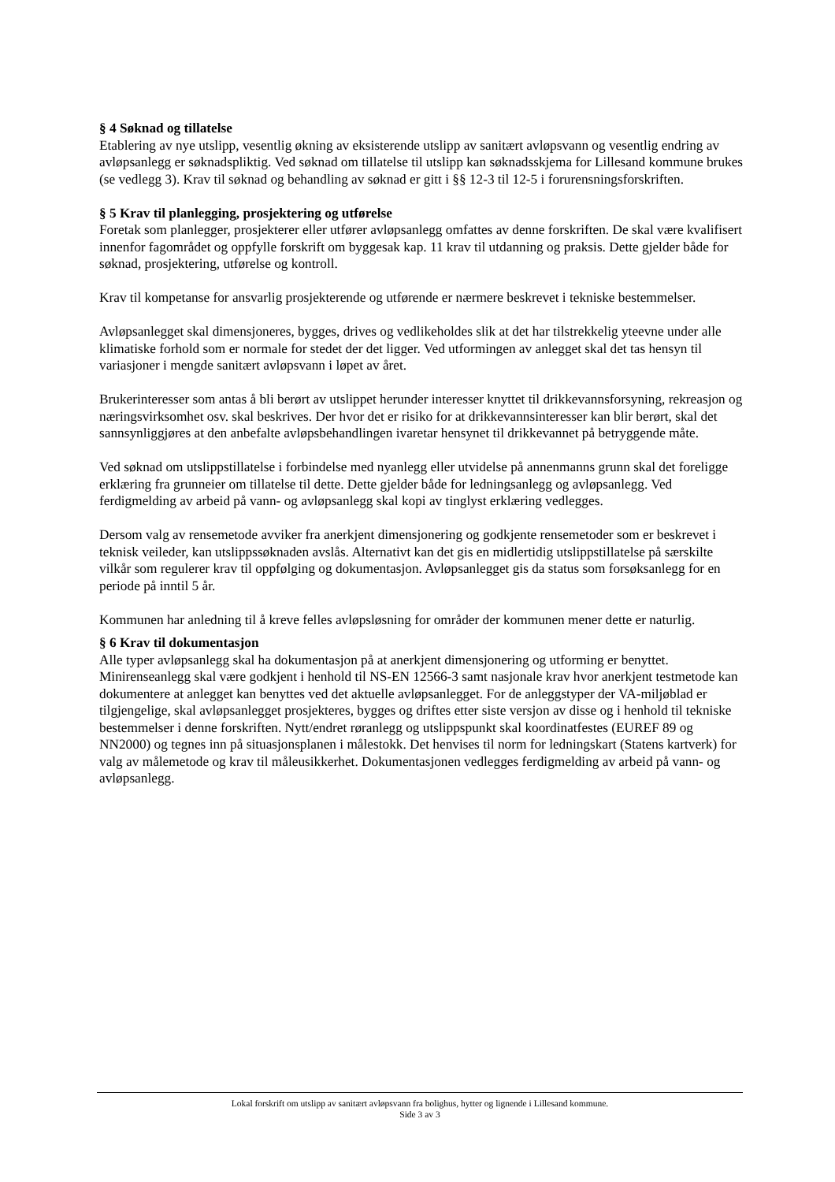§ 4 Søknad og tillatelse
Etablering av nye utslipp, vesentlig økning av eksisterende utslipp av sanitært avløpsvann og vesentlig endring av avløpsanlegg er søknadspliktig. Ved søknad om tillatelse til utslipp kan søknadsskjema for Lillesand kommune brukes (se vedlegg 3). Krav til søknad og behandling av søknad er gitt i §§ 12-3 til 12-5 i forurensningsforskriften.
§ 5 Krav til planlegging, prosjektering og utførelse
Foretak som planlegger, prosjekterer eller utfører avløpsanlegg omfattes av denne forskriften. De skal være kvalifisert innenfor fagområdet og oppfylle forskrift om byggesak kap. 11 krav til utdanning og praksis. Dette gjelder både for søknad, prosjektering, utførelse og kontroll.
Krav til kompetanse for ansvarlig prosjekterende og utførende er nærmere beskrevet i tekniske bestemmelser.
Avløpsanlegget skal dimensjoneres, bygges, drives og vedlikeholdes slik at det har tilstrekkelig yteevne under alle klimatiske forhold som er normale for stedet der det ligger. Ved utformingen av anlegget skal det tas hensyn til variasjoner i mengde sanitært avløpsvann i løpet av året.
Brukerinteresser som antas å bli berørt av utslippet herunder interesser knyttet til drikkevannsforsyning, rekreasjon og næringsvirksomhet osv. skal beskrives. Der hvor det er risiko for at drikkevannsinteresser kan blir berørt, skal det sannsynliggjøres at den anbefalte avløpsbehandlingen ivaretar hensynet til drikkevannet på betryggende måte.
Ved søknad om utslippstillatelse i forbindelse med nyanlegg eller utvidelse på annenmanns grunn skal det foreligge erklæring fra grunneier om tillatelse til dette. Dette gjelder både for ledningsanlegg og avløpsanlegg. Ved ferdigmelding av arbeid på vann- og avløpsanlegg skal kopi av tinglyst erklæring vedlegges.
Dersom valg av rensemetode avviker fra anerkjent dimensjonering og godkjente rensemetoder som er beskrevet i teknisk veileder, kan utslippssøknaden avslås. Alternativt kan det gis en midlertidig utslippstillatelse på særskilte vilkår som regulerer krav til oppfølging og dokumentasjon. Avløpsanlegget gis da status som forsøksanlegg for en periode på inntil 5 år.
Kommunen har anledning til å kreve felles avløpsløsning for områder der kommunen mener dette er naturlig.
§ 6 Krav til dokumentasjon
Alle typer avløpsanlegg skal ha dokumentasjon på at anerkjent dimensjonering og utforming er benyttet. Minirenseanlegg skal være godkjent i henhold til NS-EN 12566-3 samt nasjonale krav hvor anerkjent testmetode kan dokumentere at anlegget kan benyttes ved det aktuelle avløpsanlegget. For de anleggstyper der VA-miljøblad er tilgjengelige, skal avløpsanlegget prosjekteres, bygges og driftes etter siste versjon av disse og i henhold til tekniske bestemmelser i denne forskriften. Nytt/endret røranlegg og utslippspunkt skal koordinatfestes (EUREF 89 og NN2000) og tegnes inn på situasjonsplanen i målestokk. Det henvises til norm for ledningskart (Statens kartverk) for valg av målemetode og krav til måleusikkerhet. Dokumentasjonen vedlegges ferdigmelding av arbeid på vann- og avløpsanlegg.
Lokal forskrift om utslipp av sanitært avløpsvann fra bolighus, hytter og lignende i Lillesand kommune.
Side 3 av 3